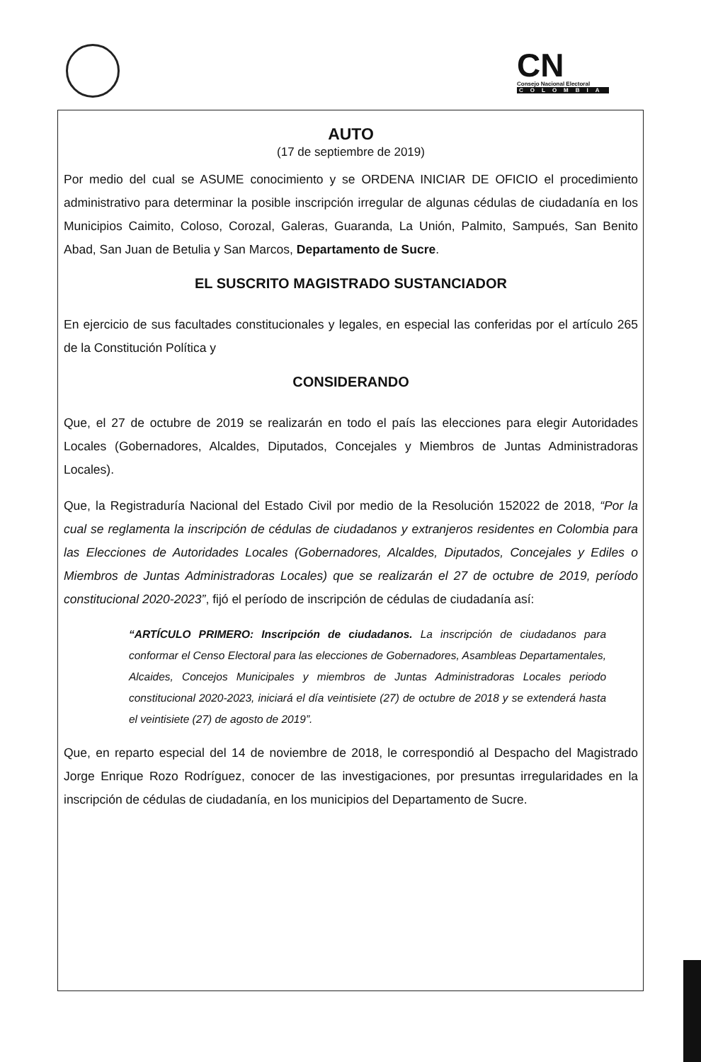CN
Consejo Nacional Electoral
COLOMBIA
AUTO
(17 de septiembre de 2019)
Por medio del cual se ASUME conocimiento y se ORDENA INICIAR DE OFICIO el procedimiento administrativo para determinar la posible inscripción irregular de algunas cédulas de ciudadanía en los Municipios Caimito, Coloso, Corozal, Galeras, Guaranda, La Unión, Palmito, Sampués, San Benito Abad, San Juan de Betulia y San Marcos, Departamento de Sucre.
EL SUSCRITO MAGISTRADO SUSTANCIADOR
En ejercicio de sus facultades constitucionales y legales, en especial las conferidas por el artículo 265 de la Constitución Política y
CONSIDERANDO
Que, el 27 de octubre de 2019 se realizarán en todo el país las elecciones para elegir Autoridades Locales (Gobernadores, Alcaldes, Diputados, Concejales y Miembros de Juntas Administradoras Locales).
Que, la Registraduría Nacional del Estado Civil por medio de la Resolución 152022 de 2018, “Por la cual se reglamenta la inscripción de cédulas de ciudadanos y extranjeros residentes en Colombia para las Elecciones de Autoridades Locales (Gobernadores, Alcaldes, Diputados, Concejales y Ediles o Miembros de Juntas Administradoras Locales) que se realizarán el 27 de octubre de 2019, período constitucional 2020-2023”, fijó el período de inscripción de cédulas de ciudadanía así:
“ARTÍCULO PRIMERO: Inscripción de ciudadanos. La inscripción de ciudadanos para conformar el Censo Electoral para las elecciones de Gobernadores, Asambleas Departamentales, Alcaides, Concejos Municipales y miembros de Juntas Administradoras Locales periodo constitucional 2020-2023, iniciará el día veintisiete (27) de octubre de 2018 y se extenderá hasta el veintisiete (27) de agosto de 2019”.
Que, en reparto especial del 14 de noviembre de 2018, le correspondió al Despacho del Magistrado Jorge Enrique Rozo Rodríguez, conocer de las investigaciones, por presuntas irregularidades en la inscripción de cédulas de ciudadanía, en los municipios del Departamento de Sucre.